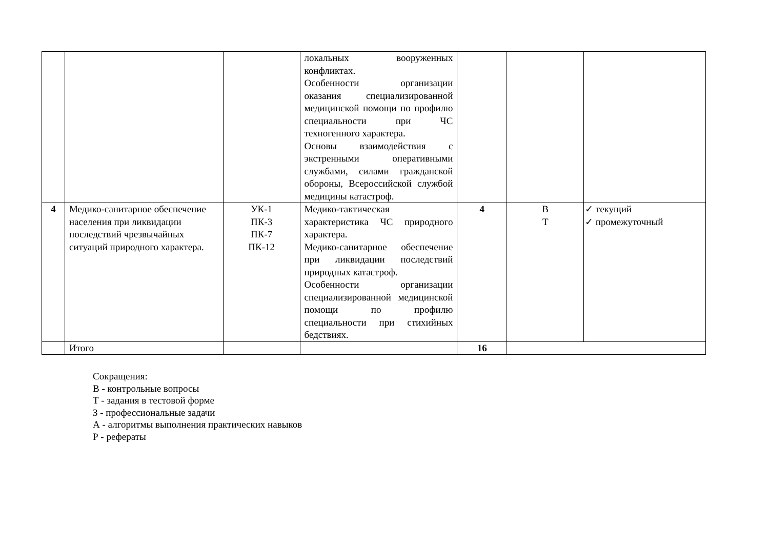| | | | локальных вооруженных конфликтах. Особенности организации оказания специализированной медицинской помощи по профилю специальности при ЧС техногенного характера. Основы взаимодействия с экстренными оперативными службами, силами гражданской обороны, Всероссийской службой медицины катастроф. | | | |
| 4 | Медико-санитарное обеспечение населения при ликвидации последствий чрезвычайных ситуаций природного характера. | УК-1 ПК-3 ПК-7 ПК-12 | Медико-тактическая характеристика ЧС природного характера. Медико-санитарное обеспечение при ликвидации последствий природных катастроф. Особенности организации специализированной медицинской помощи по профилю специальности при стихийных бедствиях. | 4 | В Т | ✓ текущий ✓ промежуточный |
| | Итого | | | 16 | | |
Сокращения:
В - контрольные вопросы
Т - задания в тестовой форме
З - профессиональные задачи
А - алгоритмы выполнения практических навыков
Р - рефераты